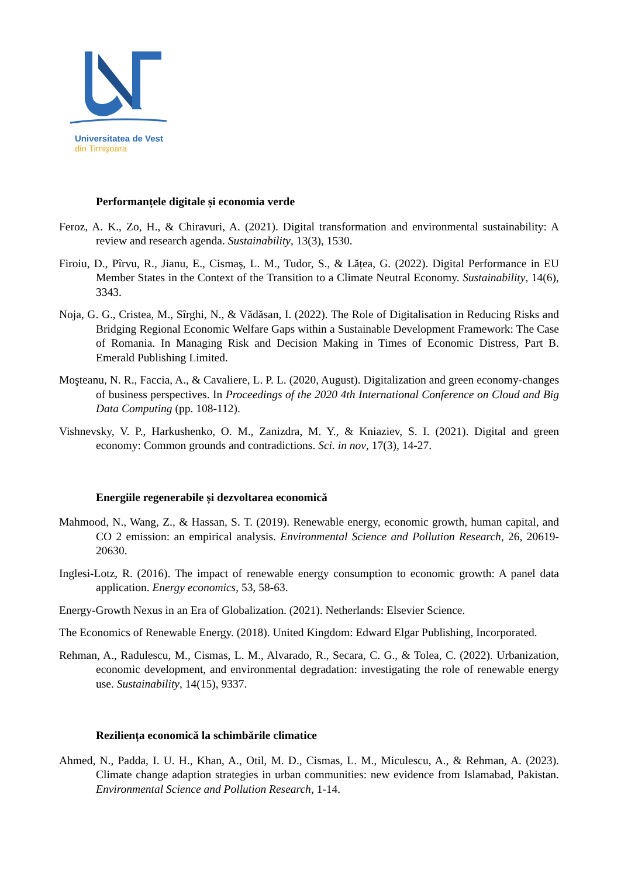Universitatea de Vest
din Timişoara
Performanțele digitale și economia verde
Feroz, A. K., Zo, H., & Chiravuri, A. (2021). Digital transformation and environmental sustainability: A review and research agenda. Sustainability, 13(3), 1530.
Firoiu, D., Pîrvu, R., Jianu, E., Cismaș, L. M., Tudor, S., & Lățea, G. (2022). Digital Performance in EU Member States in the Context of the Transition to a Climate Neutral Economy. Sustainability, 14(6), 3343.
Noja, G. G., Cristea, M., Sîrghi, N., & Vădăsan, I. (2022). The Role of Digitalisation in Reducing Risks and Bridging Regional Economic Welfare Gaps within a Sustainable Development Framework: The Case of Romania. In Managing Risk and Decision Making in Times of Economic Distress, Part B. Emerald Publishing Limited.
Moşteanu, N. R., Faccia, A., & Cavaliere, L. P. L. (2020, August). Digitalization and green economy-changes of business perspectives. In Proceedings of the 2020 4th International Conference on Cloud and Big Data Computing (pp. 108-112).
Vishnevsky, V. P., Harkushenko, O. M., Zanizdra, M. Y., & Kniaziev, S. I. (2021). Digital and green economy: Common grounds and contradictions. Sci. in nov, 17(3), 14-27.
Energiile regenerabile și dezvoltarea economică
Mahmood, N., Wang, Z., & Hassan, S. T. (2019). Renewable energy, economic growth, human capital, and CO 2 emission: an empirical analysis. Environmental Science and Pollution Research, 26, 20619-20630.
Inglesi-Lotz, R. (2016). The impact of renewable energy consumption to economic growth: A panel data application. Energy economics, 53, 58-63.
Energy-Growth Nexus in an Era of Globalization. (2021). Netherlands: Elsevier Science.
The Economics of Renewable Energy. (2018). United Kingdom: Edward Elgar Publishing, Incorporated.
Rehman, A., Radulescu, M., Cismas, L. M., Alvarado, R., Secara, C. G., & Tolea, C. (2022). Urbanization, economic development, and environmental degradation: investigating the role of renewable energy use. Sustainability, 14(15), 9337.
Reziliența economică la schimbările climatice
Ahmed, N., Padda, I. U. H., Khan, A., Otil, M. D., Cismas, L. M., Miculescu, A., & Rehman, A. (2023). Climate change adaption strategies in urban communities: new evidence from Islamabad, Pakistan. Environmental Science and Pollution Research, 1-14.